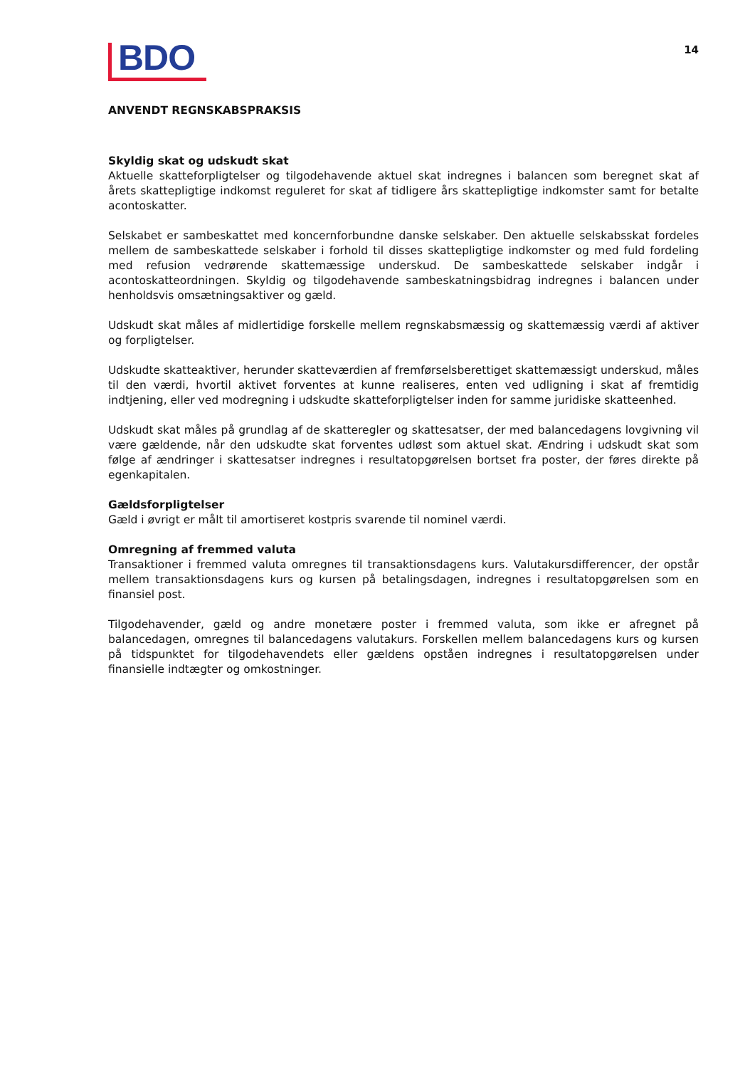BDO
14
ANVENDT REGNSKABSPRAKSIS
Skyldig skat og udskudt skat
Aktuelle skatteforpligtelser og tilgodehavende aktuel skat indregnes i balancen som beregnet skat af årets skattepligtige indkomst reguleret for skat af tidligere års skattepligtige indkomster samt for betalte acontoskatter.
Selskabet er sambeskattet med koncernforbundne danske selskaber. Den aktuelle selskabsskat fordeles mellem de sambeskattede selskaber i forhold til disses skattepligtige indkomster og med fuld fordeling med refusion vedrørende skattemæssige underskud. De sambeskattede selskaber indgår i acontoskatteordningen. Skyldig og tilgodehavende sambeskatningsbidrag indregnes i balancen under henholdsvis omsætningsaktiver og gæld.
Udskudt skat måles af midlertidige forskelle mellem regnskabsmæssig og skattemæssig værdi af aktiver og forpligtelser.
Udskudte skatteaktiver, herunder skatteværdien af fremførselsberettiget skattemæssigt underskud, måles til den værdi, hvortil aktivet forventes at kunne realiseres, enten ved udligning i skat af fremtidig indtjening, eller ved modregning i udskudte skatteforpligtelser inden for samme juridiske skatteenhed.
Udskudt skat måles på grundlag af de skatteregler og skattesatser, der med balancedagens lovgivning vil være gældende, når den udskudte skat forventes udløst som aktuel skat. Ændring i udskudt skat som følge af ændringer i skattesatser indregnes i resultatopgørelsen bortset fra poster, der føres direkte på egenkapitalen.
Gældsforpligtelser
Gæld i øvrigt er målt til amortiseret kostpris svarende til nominel værdi.
Omregning af fremmed valuta
Transaktioner i fremmed valuta omregnes til transaktionsdagens kurs. Valutakursdifferencer, der opstår mellem transaktionsdagens kurs og kursen på betalingsdagen, indregnes i resultatopgørelsen som en finansiel post.
Tilgodehavender, gæld og andre monetære poster i fremmed valuta, som ikke er afregnet på balancedagen, omregnes til balancedagens valutakurs. Forskellen mellem balancedagens kurs og kursen på tidspunktet for tilgodehavendets eller gældens opståen indregnes i resultatopgørelsen under finansielle indtægter og omkostninger.